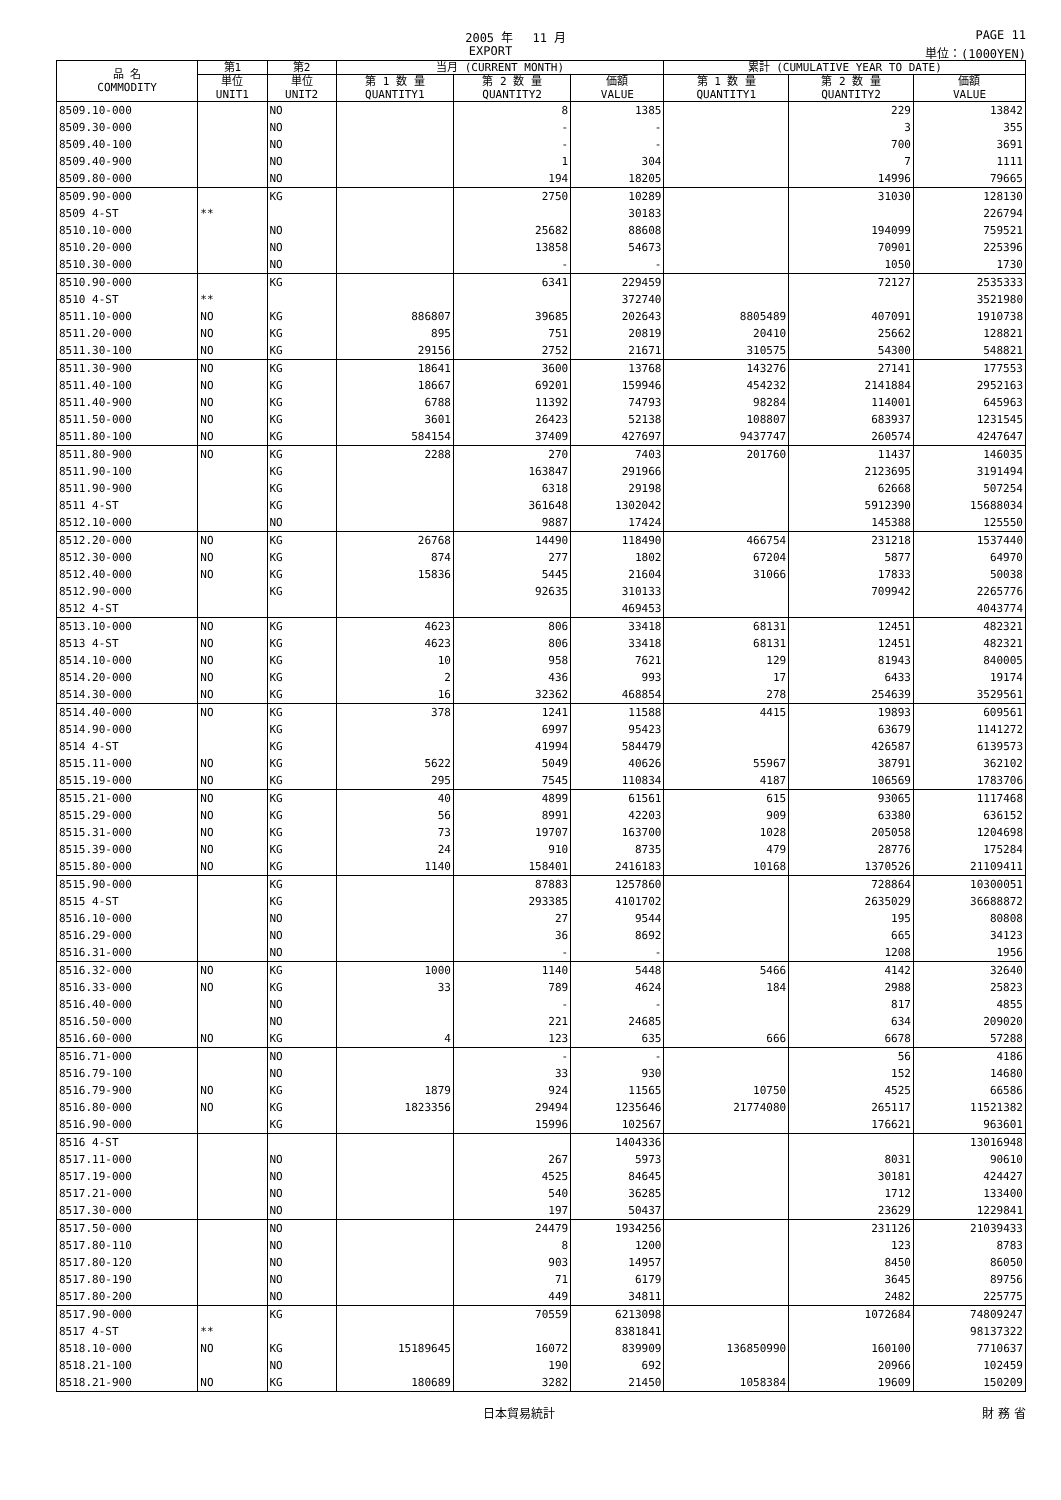2005 年　 11 月 PAGE 11
EXPORT 単位：(1000YEN)
| 品 名 COMMODITY | 第1 | 第2 | 当月 (CURRENT MONTH) | | | 累計 (CUMULATIVE YEAR TO DATE) | | |
| --- | --- | --- | --- | --- | --- | --- | --- | --- |
| | 単位 UNIT1 | 単位 UNIT2 | 第 1 数 量 QUANTITY1 | 第 2 数 量 QUANTITY2 | 価額 VALUE | 第 1 数 量 QUANTITY1 | 第 2 数 量 QUANTITY2 | 価額 VALUE |
| 8509.10-000 | | NO | | 8 | 1385 | | 229 | 13842 |
| 8509.30-000 | | NO | | - | - | | 3 | 355 |
| 8509.40-100 | | NO | | - | - | | 700 | 3691 |
| 8509.40-900 | | NO | | 1 | 304 | | 7 | 1111 |
| 8509.80-000 | | NO | | 194 | 18205 | | 14996 | 79665 |
| 8509.90-000 | | KG | | 2750 | 10289 | | 31030 | 128130 |
| 8509 4-ST | ** | | | | 30183 | | | 226794 |
| 8510.10-000 | | NO | | 25682 | 88608 | | 194099 | 759521 |
| 8510.20-000 | | NO | | 13858 | 54673 | | 70901 | 225396 |
| 8510.30-000 | | NO | | - | - | | 1050 | 1730 |
| 8510.90-000 | | KG | | 6341 | 229459 | | 72127 | 2535333 |
| 8510 4-ST | ** | | | | 372740 | | | 3521980 |
| 8511.10-000 | NO | KG | 886807 | 39685 | 202643 | 8805489 | 407091 | 1910738 |
| 8511.20-000 | NO | KG | 895 | 751 | 20819 | 20410 | 25662 | 128821 |
| 8511.30-100 | NO | KG | 29156 | 2752 | 21671 | 310575 | 54300 | 548821 |
| 8511.30-900 | NO | KG | 18641 | 3600 | 13768 | 143276 | 27141 | 177553 |
| 8511.40-100 | NO | KG | 18667 | 69201 | 159946 | 454232 | 2141884 | 2952163 |
| 8511.40-900 | NO | KG | 6788 | 11392 | 74793 | 98284 | 114001 | 645963 |
| 8511.50-000 | NO | KG | 3601 | 26423 | 52138 | 108807 | 683937 | 1231545 |
| 8511.80-100 | NO | KG | 584154 | 37409 | 427697 | 9437747 | 260574 | 4247647 |
| 8511.80-900 | NO | KG | 2288 | 270 | 7403 | 201760 | 11437 | 146035 |
| 8511.90-100 | | KG | | 163847 | 291966 | | 2123695 | 3191494 |
| 8511.90-900 | | KG | | 6318 | 29198 | | 62668 | 507254 |
| 8511 4-ST | | KG | | 361648 | 1302042 | | 5912390 | 15688034 |
| 8512.10-000 | | NO | | 9887 | 17424 | | 145388 | 125550 |
| 8512.20-000 | NO | KG | 26768 | 14490 | 118490 | 466754 | 231218 | 1537440 |
| 8512.30-000 | NO | KG | 874 | 277 | 1802 | 67204 | 5877 | 64970 |
| 8512.40-000 | NO | KG | 15836 | 5445 | 21604 | 31066 | 17833 | 50038 |
| 8512.90-000 | | KG | | 92635 | 310133 | | 709942 | 2265776 |
| 8512 4-ST | | | | | 469453 | | | 4043774 |
| 8513.10-000 | NO | KG | 4623 | 806 | 33418 | 68131 | 12451 | 482321 |
| 8513 4-ST | NO | KG | 4623 | 806 | 33418 | 68131 | 12451 | 482321 |
| 8514.10-000 | NO | KG | 10 | 958 | 7621 | 129 | 81943 | 840005 |
| 8514.20-000 | NO | KG | 2 | 436 | 993 | 17 | 6433 | 19174 |
| 8514.30-000 | NO | KG | 16 | 32362 | 468854 | 278 | 254639 | 3529561 |
| 8514.40-000 | NO | KG | 378 | 1241 | 11588 | 4415 | 19893 | 609561 |
| 8514.90-000 | | KG | | 6997 | 95423 | | 63679 | 1141272 |
| 8514 4-ST | | KG | | 41994 | 584479 | | 426587 | 6139573 |
| 8515.11-000 | NO | KG | 5622 | 5049 | 40626 | 55967 | 38791 | 362102 |
| 8515.19-000 | NO | KG | 295 | 7545 | 110834 | 4187 | 106569 | 1783706 |
| 8515.21-000 | NO | KG | 40 | 4899 | 61561 | 615 | 93065 | 1117468 |
| 8515.29-000 | NO | KG | 56 | 8991 | 42203 | 909 | 63380 | 636152 |
| 8515.31-000 | NO | KG | 73 | 19707 | 163700 | 1028 | 205058 | 1204698 |
| 8515.39-000 | NO | KG | 24 | 910 | 8735 | 479 | 28776 | 175284 |
| 8515.80-000 | NO | KG | 1140 | 158401 | 2416183 | 10168 | 1370526 | 21109411 |
| 8515.90-000 | | KG | | 87883 | 1257860 | | 728864 | 10300051 |
| 8515 4-ST | | KG | | 293385 | 4101702 | | 2635029 | 36688872 |
| 8516.10-000 | | NO | | 27 | 9544 | | 195 | 80808 |
| 8516.29-000 | | NO | | 36 | 8692 | | 665 | 34123 |
| 8516.31-000 | | NO | | - | - | | 1208 | 1956 |
| 8516.32-000 | NO | KG | 1000 | 1140 | 5448 | 5466 | 4142 | 32640 |
| 8516.33-000 | NO | KG | 33 | 789 | 4624 | 184 | 2988 | 25823 |
| 8516.40-000 | | NO | | - | - | | 817 | 4855 |
| 8516.50-000 | | NO | | 221 | 24685 | | 634 | 209020 |
| 8516.60-000 | NO | KG | 4 | 123 | 635 | 666 | 6678 | 57288 |
| 8516.71-000 | | NO | | - | - | | 56 | 4186 |
| 8516.79-100 | | NO | | 33 | 930 | | 152 | 14680 |
| 8516.79-900 | NO | KG | 1879 | 924 | 11565 | 10750 | 4525 | 66586 |
| 8516.80-000 | NO | KG | 1823356 | 29494 | 1235646 | 21774080 | 265117 | 11521382 |
| 8516.90-000 | | KG | | 15996 | 102567 | | 176621 | 963601 |
| 8516 4-ST | | | | | 1404336 | | | 13016948 |
| 8517.11-000 | | NO | | 267 | 5973 | | 8031 | 90610 |
| 8517.19-000 | | NO | | 4525 | 84645 | | 30181 | 424427 |
| 8517.21-000 | | NO | | 540 | 36285 | | 1712 | 133400 |
| 8517.30-000 | | NO | | 197 | 50437 | | 23629 | 1229841 |
| 8517.50-000 | | NO | | 24479 | 1934256 | | 231126 | 21039433 |
| 8517.80-110 | | NO | | 8 | 1200 | | 123 | 8783 |
| 8517.80-120 | | NO | | 903 | 14957 | | 8450 | 86050 |
| 8517.80-190 | | NO | | 71 | 6179 | | 3645 | 89756 |
| 8517.80-200 | | NO | | 449 | 34811 | | 2482 | 225775 |
| 8517.90-000 | | KG | | 70559 | 6213098 | | 1072684 | 74809247 |
| 8517 4-ST | ** | | | | 8381841 | | | 98137322 |
| 8518.10-000 | NO | KG | 15189645 | 16072 | 839909 | 136850990 | 160100 | 7710637 |
| 8518.21-100 | | NO | | 190 | 692 | | 20966 | 102459 |
| 8518.21-900 | NO | KG | 180689 | 3282 | 21450 | 1058384 | 19609 | 150209 |
日本貿易統計 財 務 省